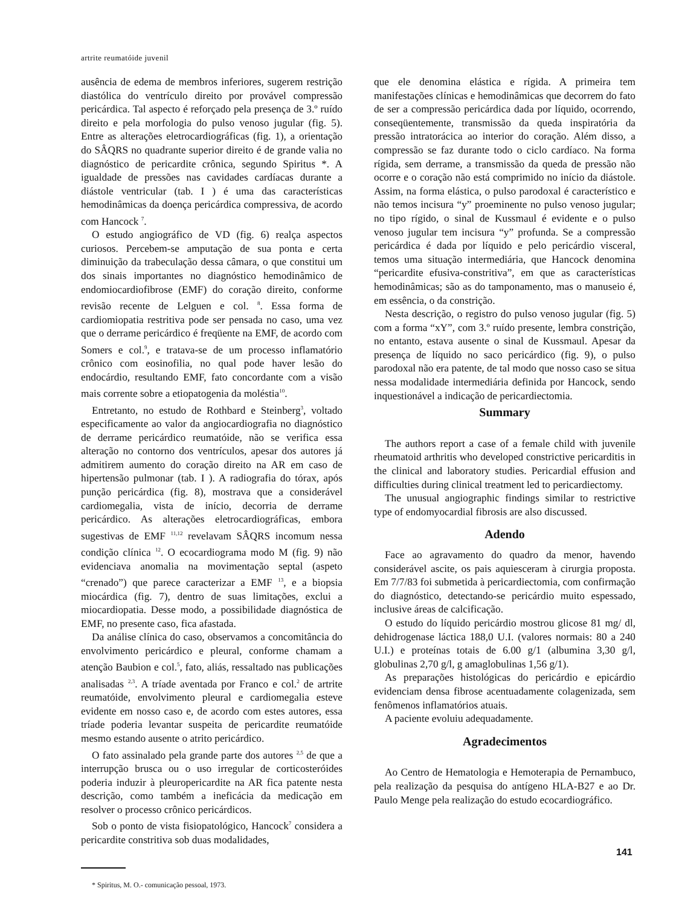artrite reumatóide juvenil
ausência de edema de membros inferiores, sugerem restrição diastólica do ventrículo direito por provável compressão pericárdica. Tal aspecto é reforçado pela presença de 3.º ruído direito e pela morfologia do pulso venoso jugular (fig. 5). Entre as alterações eletrocardiográficas (fig. 1), a orientação do SÂQRS no quadrante superior direito é de grande valia no diagnóstico de pericardite crônica, segundo Spiritus *. A igualdade de pressões nas cavidades cardíacas durante a diástole ventricular (tab. I ) é uma das características hemodinâmicas da doença pericárdica compressiva, de acordo com Hancock <sup>7</sup>.
O estudo angiográfico de VD (fig. 6) realça aspectos curiosos. Percebem-se amputação de sua ponta e certa diminuição da trabeculação dessa câmara, o que constitui um dos sinais importantes no diagnóstico hemodinâmico de endomiocardiofibrose (EMF) do coração direito, conforme revisão recente de Lelguen e col. <sup>8</sup>. Essa forma de cardiomiopatia restritiva pode ser pensada no caso, uma vez que o derrame pericárdico é freqüente na EMF, de acordo com Somers e col.<sup>9</sup>, e tratava-se de um processo inflamatório crônico com eosinofilia, no qual pode haver lesão do endocárdio, resultando EMF, fato concordante com a visão mais corrente sobre a etiopatogenia da moléstia<sup>10</sup>.
Entretanto, no estudo de Rothbard e Steinberg<sup>3</sup>, voltado especificamente ao valor da angiocardiografia no diagnóstico de derrame pericárdico reumatóide, não se verifica essa alteração no contorno dos ventrículos, apesar dos autores já admitirem aumento do coração direito na AR em caso de hipertensão pulmonar (tab. I ). A radiografia do tórax, após punção pericárdica (fig. 8), mostrava que a considerável cardiomegalia, vista de início, decorria de derrame pericárdico. As alterações eletrocardiográficas, embora sugestivas de EMF <sup>11,12</sup> revelavam SÂQRS incomum nessa condição clínica <sup>12</sup>. O ecocardiograma modo M (fig. 9) não evidenciava anomalia na movimentação septal (aspeto “crenado”) que parece caracterizar a EMF <sup>13</sup>, e a biopsia miocárdica (fig. 7), dentro de suas limitações, exclui a miocardiopatia. Desse modo, a possibilidade diagnóstica de EMF, no presente caso, fica afastada.
Da análise clínica do caso, observamos a concomitância do envolvimento pericárdico e pleural, conforme chamam a atenção Baubion e col.<sup>5</sup>, fato, aliás, ressaltado nas publicações analisadas <sup>2,3</sup>. A tríade aventada por Franco e col.<sup>2</sup> de artrite reumatóide, envolvimento pleural e cardiomegalia esteve evidente em nosso caso e, de acordo com estes autores, essa tríade poderia levantar suspeita de pericardite reumatóide mesmo estando ausente o atrito pericárdico.
O fato assinalado pela grande parte dos autores <sup>2,5</sup> de que a interrupção brusca ou o uso irregular de corticosteróides poderia induzir à pleuropericardite na AR fica patente nesta descrição, como também a ineficácia da medicação em resolver o processo crônico pericárdicos.
Sob o ponto de vista fisiopatológico, Hancock<sup>7</sup> considera a pericardite constritiva sob duas modalidades,
* Spiritus, M. O.- comunicação pessoal, 1973.
que ele denomina elástica e rígida. A primeira tem manifestações clínicas e hemodinâmicas que decorrem do fato de ser a compressão pericárdica dada por líquido, ocorrendo, conseqüentemente, transmissão da queda inspiratória da pressão intratorácica ao interior do coração. Além disso, a compressão se faz durante todo o ciclo cardíaco. Na forma rígida, sem derrame, a transmissão da queda de pressão não ocorre e o coração não está comprimido no início da diástole. Assim, na forma elástica, o pulso parodoxal é característico e não temos incisura “y” proeminente no pulso venoso jugular; no tipo rígido, o sinal de Kussmaul é evidente e o pulso venoso jugular tem incisura “y” profunda. Se a compressão pericárdica é dada por líquido e pelo pericárdio visceral, temos uma situação intermediária, que Hancock denomina “pericardite efusiva-constritiva”, em que as características hemodinâmicas; são as do tamponamento, mas o manuseio é, em essência, o da constrição.
Nesta descrição, o registro do pulso venoso jugular (fig. 5) com a forma “xY”, com 3.º ruído presente, lembra constrição, no entanto, estava ausente o sinal de Kussmaul. Apesar da presença de líquido no saco pericárdico (fig. 9), o pulso parodoxal não era patente, de tal modo que nosso caso se situa nessa modalidade intermediária definida por Hancock, sendo inquestionável a indicação de pericardiectomia.
Summary
The authors report a case of a female child with juvenile rheumatoid arthritis who developed constrictive pericarditis in the clinical and laboratory studies. Pericardial effusion and difficulties during clinical treatment led to pericardiectomy.
The unusual angiographic findings similar to restrictive type of endomyocardial fibrosis are also discussed.
Adendo
Face ao agravamento do quadro da menor, havendo considerável ascite, os pais aquiesceram à cirurgia proposta. Em 7/7/83 foi submetida à pericardiectomia, com confirmação do diagnóstico, detectando-se pericárdio muito espessado, inclusive áreas de calcificação.
O estudo do líquido pericárdio mostrou glicose 81 mg/ dl, dehidrogenase láctica 188,0 U.I. (valores normais: 80 a 240 U.I.) e proteínas totais de 6.00 g/1 (albumina 3,30 g/l, globulinas 2,70 g/l, g amaglobulinas 1,56 g/1).
As preparações histológicas do pericárdio e epicárdio evidenciam densa fibrose acentuadamente colagenizada, sem fenômenos inflamatórios atuais.
A paciente evoluiu adequadamente.
Agradecimentos
Ao Centro de Hematologia e Hemoterapia de Pernambuco, pela realização da pesquisa do antígeno HLA-B27 e ao Dr. Paulo Menge pela realização do estudo ecocardiográfico.
141